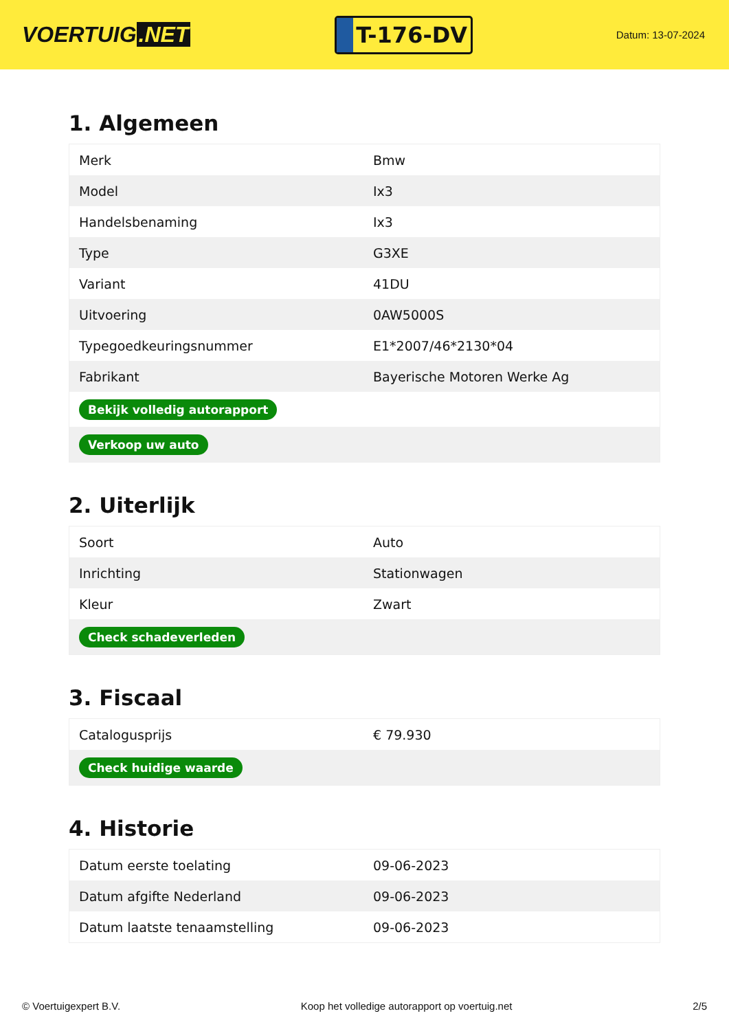VOERTUIG.NET
T-176-DV
Datum: 13-07-2024
1. Algemeen
| Merk | Bmw |
| Model | Ix3 |
| Handelsbenaming | Ix3 |
| Type | G3XE |
| Variant | 41DU |
| Uitvoering | 0AW5000S |
| Typegoedkeuringsnummer | E1*2007/46*2130*04 |
| Fabrikant | Bayerische Motoren Werke Ag |
| Bekijk volledig autorapport | |
| Verkoop uw auto | |
2. Uiterlijk
| Soort | Auto |
| Inrichting | Stationwagen |
| Kleur | Zwart |
| Check schadeverleden | |
3. Fiscaal
| Catalogusprijs | € 79.930 |
| Check huidige waarde | |
4. Historie
| Datum eerste toelating | 09-06-2023 |
| Datum afgifte Nederland | 09-06-2023 |
| Datum laatste tenaamstelling | 09-06-2023 |
© Voertuigexpert B.V. Koop het volledige autorapport op voertuig.net 2/5